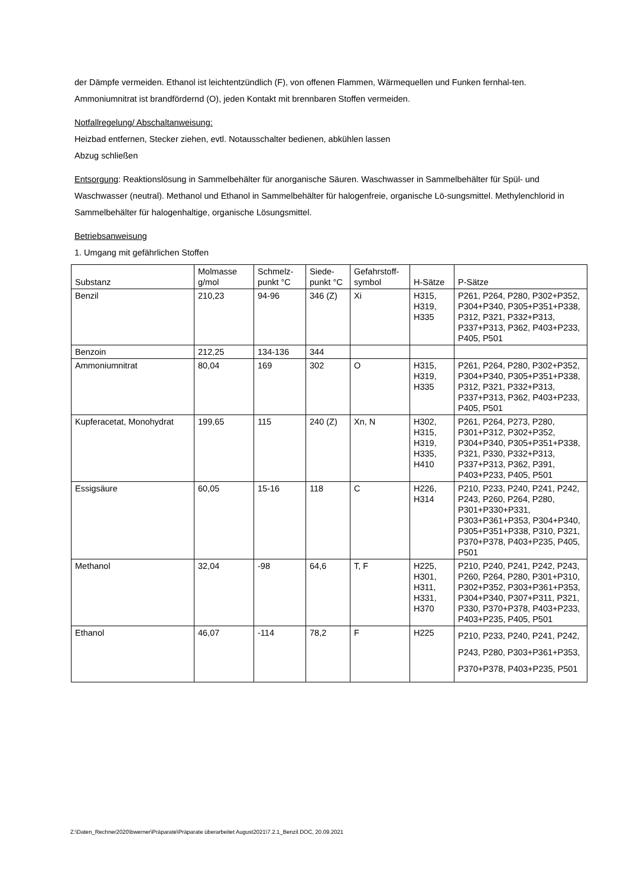der Dämpfe vermeiden. Ethanol ist leichtentzündlich (F), von offenen Flammen, Wärmequellen und Funken fernhal-ten. Ammoniumnitrat ist brandfördernd (O), jeden Kontakt mit brennbaren Stoffen vermeiden.
Notfallregelung/ Abschaltanweisung:
Heizbad entfernen, Stecker ziehen, evtl. Notausschalter bedienen, abkühlen lassen
Abzug schließen
Entsorgung: Reaktionslösung in Sammelbehälter für anorganische Säuren. Waschwasser in Sammelbehälter für Spül- und Waschwasser (neutral). Methanol und Ethanol in Sammelbehälter für halogenfreie, organische Lö-sungsmittel. Methylenchlorid in Sammelbehälter für halogenhaltige, organische Lösungsmittel.
Betriebsanweisung
1. Umgang mit gefährlichen Stoffen
| Substanz | Molmasse g/mol | Schmelz-punkt °C | Siede-punkt °C | Gefahrstoff-symbol | H-Sätze | P-Sätze |
| --- | --- | --- | --- | --- | --- | --- |
| Benzil | 210,23 | 94-96 | 346 (Z) | Xi | H315, H319, H335 | P261, P264, P280, P302+P352, P304+P340, P305+P351+P338, P312, P321, P332+P313, P337+P313, P362, P403+P233, P405, P501 |
| Benzoin | 212,25 | 134-136 | 344 | | | |
| Ammoniumnitrat | 80,04 | 169 | 302 | O | H315, H319, H335 | P261, P264, P280, P302+P352, P304+P340, P305+P351+P338, P312, P321, P332+P313, P337+P313, P362, P403+P233, P405, P501 |
| Kupferacetat, Monohydrat | 199,65 | 115 | 240 (Z) | Xn, N | H302, H315, H319, H335, H410 | P261, P264, P273, P280, P301+P312, P302+P352, P304+P340, P305+P351+P338, P321, P330, P332+P313, P337+P313, P362, P391, P403+P233, P405, P501 |
| Essigsäure | 60,05 | 15-16 | 118 | C | H226, H314 | P210, P233, P240, P241, P242, P243, P260, P264, P280, P301+P330+P331, P303+P361+P353, P304+P340, P305+P351+P338, P310, P321, P370+P378, P403+P235, P405, P501 |
| Methanol | 32,04 | -98 | 64,6 | T, F | H225, H301, H311, H331, H370 | P210, P240, P241, P242, P243, P260, P264, P280, P301+P310, P302+P352, P303+P361+P353, P304+P340, P307+P311, P321, P330, P370+P378, P403+P233, P403+P235, P405, P501 |
| Ethanol | 46,07 | -114 | 78,2 | F | H225 | P210, P233, P240, P241, P242, P243, P280, P303+P361+P353, P370+P378, P403+P235, P501 |
Z:\Daten_Rechner2020\bwerner\Präparate\Präparate überarbeitet August2021\7.2.1_Benzil.DOC, 20.09.2021